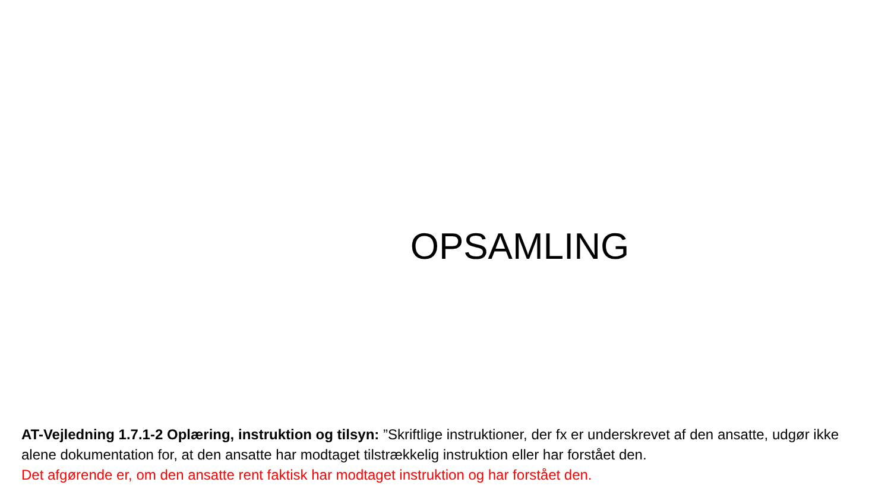OPSAMLING
AT-Vejledning 1.7.1-2 Oplæring, instruktion og tilsyn: ”Skriftlige instruktioner, der fx er underskrevet af den ansatte, udgør ikke alene dokumentation for, at den ansatte har modtaget tilstrækkelig instruktion eller har forstået den.
Det afgørende er, om den ansatte rent faktisk har modtaget instruktion og har forstået den.